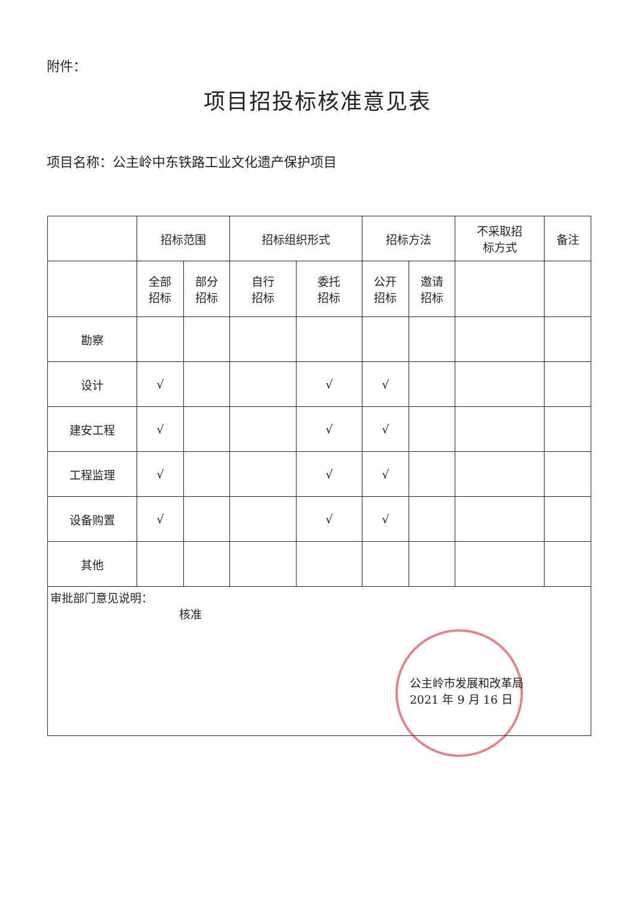附件：
项目招投标核准意见表
项目名称：公主岭中东铁路工业文化遗产保护项目
| | 招标范围 | | 招标组织形式 | | 招标方法 | | 不采取招 标方式 | 备注 |
| --- | --- | --- | --- | --- | --- | --- | --- | --- |
| | 全部 招标 | 部分 招标 | 自行 招标 | 委托 招标 | 公开 招标 | 邀请 招标 | | |
| 勘察 | | | | | | | | |
| 设计 | √ | | | √ | √ | | | |
| 建安工程 | √ | | | √ | √ | | | |
| 工程监理 | √ | | | √ | √ | | | |
| 设备购置 | √ | | | √ | √ | | | |
| 其他 | | | | | | | | |
| 审批部门意见说明： 核准 公主岭市发展和改革局 2021 年 9 月 16 日 | | | | | | | | |